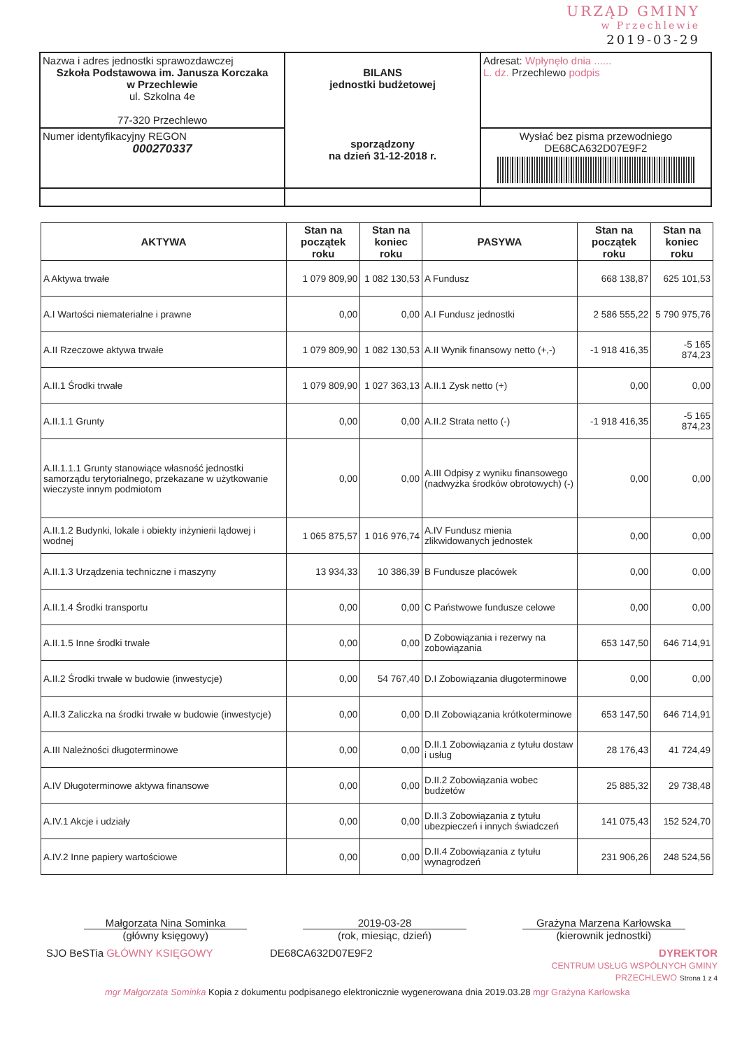URZĄD GMINY
w Przechlewie
2019-03-29
| Nazwa i adres jednostki sprawozdawczej Szkoła Podstawowa im. Janusza Korczaka w Przechlewie ul. Szkolna 4e 77-320 Przechlewo | BILANS jednostki budżetowej sporządzony na dzień 31-12-2018 r. | Adresat: Wpłynęło dnia ...... L. dz. Przechlewo podpis |
| Numer identyfikacyjny REGON 000270337 | | Wysłać bez pisma przewodniego DE68CA632D07E9F2 |
| AKTYWA | Stan na początek roku | Stan na koniec roku | PASYWA | Stan na początek roku | Stan na koniec roku |
| --- | --- | --- | --- | --- | --- |
| A Aktywa trwałe | 1 079 809,90 | 1 082 130,53 | A Fundusz | 668 138,87 | 625 101,53 |
| A.I Wartości niematerialne i prawne | 0,00 | 0,00 | A.I Fundusz jednostki | 2 586 555,22 | 5 790 975,76 |
| A.II Rzeczowe aktywa trwałe | 1 079 809,90 | 1 082 130,53 | A.II Wynik finansowy netto (+,-) | -1 918 416,35 | -5 165 874,23 |
| A.II.1 Środki trwałe | 1 079 809,90 | 1 027 363,13 | A.II.1 Zysk netto (+) | 0,00 | 0,00 |
| A.II.1.1 Grunty | 0,00 | 0,00 | A.II.2 Strata netto (-) | -1 918 416,35 | -5 165 874,23 |
| A.II.1.1.1 Grunty stanowiące własność jednostki samorządu terytorialnego, przekazane w użytkowanie wieczyste innym podmiotom | 0,00 | 0,00 | A.III Odpisy z wyniku finansowego (nadwyżka środków obrotowych) (-) | 0,00 | 0,00 |
| A.II.1.2 Budynki, lokale i obiekty inżynierii lądowej i wodnej | 1 065 875,57 | 1 016 976,74 | A.IV Fundusz mienia zlikwidowanych jednostek | 0,00 | 0,00 |
| A.II.1.3 Urządzenia techniczne i maszyny | 13 934,33 | 10 386,39 | B Fundusze placówek | 0,00 | 0,00 |
| A.II.1.4 Środki transportu | 0,00 | 0,00 | C Państwowe fundusze celowe | 0,00 | 0,00 |
| A.II.1.5 Inne środki trwałe | 0,00 | 0,00 | D Zobowiązania i rezerwy na zobowiązania | 653 147,50 | 646 714,91 |
| A.II.2 Środki trwałe w budowie (inwestycje) | 0,00 | 54 767,40 | D.I Zobowiązania długoterminowe | 0,00 | 0,00 |
| A.II.3 Zaliczka na środki trwałe w budowie (inwestycje) | 0,00 | 0,00 | D.II Zobowiązania krótkoterminowe | 653 147,50 | 646 714,91 |
| A.III Należności długoterminowe | 0,00 | 0,00 | D.II.1 Zobowiązania z tytułu dostaw i usług | 28 176,43 | 41 724,49 |
| A.IV Długoterminowe aktywa finansowe | 0,00 | 0,00 | D.II.2 Zobowiązania wobec budżetów | 25 885,32 | 29 738,48 |
| A.IV.1 Akcje i udziały | 0,00 | 0,00 | D.II.3 Zobowiązania z tytułu ubezpieczeń i innych świadczeń | 141 075,43 | 152 524,70 |
| A.IV.2 Inne papiery wartościowe | 0,00 | 0,00 | D.II.4 Zobowiązania z tytułu wynagrodzeń | 231 906,26 | 248 524,56 |
Małgorzata Nina Sominka
(główny księgowy)
2019-03-28
(rok, miesiąc, dzień)
Grażyna Marzena Karłowska
(kierownik jednostki)
SJO BeSTia GŁÓWNY KSIĘGOWY DE68CA632D07E9F2 DYREKTOR
CENTRUM USŁUG WSPÓLNYCH GMINY PRZECHLEWO Strona 1 z 4
mgr Małgorzata Sominka Kopia z dokumentu podpisanego elektronicznie wygenerowana dnia 2019.03.28 mgr Grażyna Karłowska